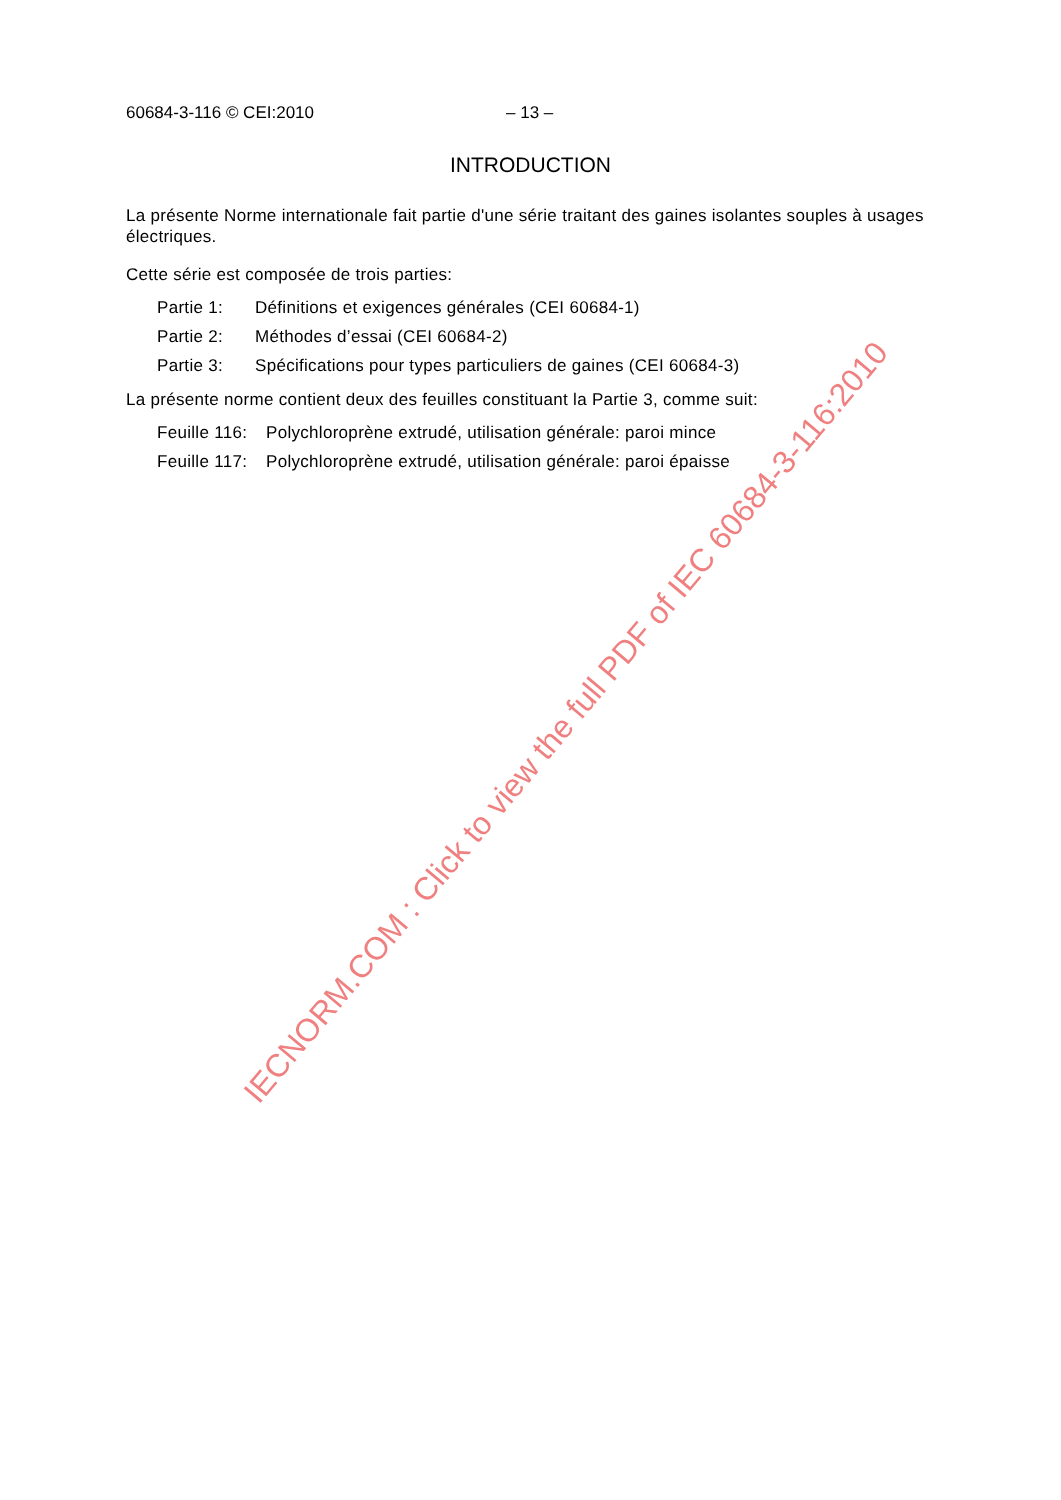60684-3-116 © CEI:2010 – 13 –
INTRODUCTION
La présente Norme internationale fait partie d'une série traitant des gaines isolantes souples à usages électriques.
Cette série est composée de trois parties:
Partie 1: Définitions et exigences générales (CEI 60684-1)
Partie 2: Méthodes d’essai (CEI 60684-2)
Partie 3: Spécifications pour types particuliers de gaines (CEI 60684-3)
La présente norme contient deux des feuilles constituant la Partie 3, comme suit:
Feuille 116: Polychloroprène extrudé, utilisation générale: paroi mince
Feuille 117: Polychloroprène extrudé, utilisation générale: paroi épaisse
IECNORM.COM : Click to view the full PDF of IEC 60684-3-116:2010